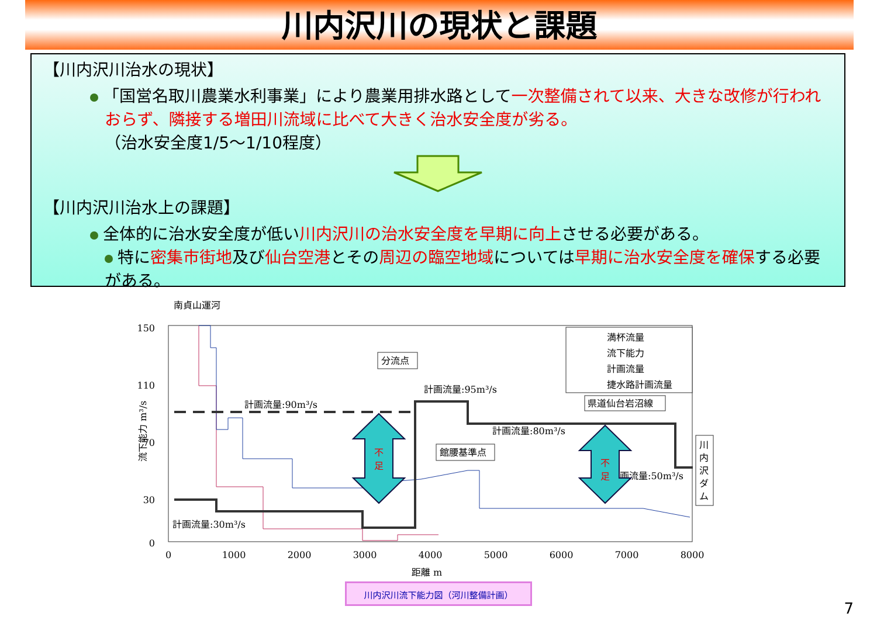川内沢川の現状と課題
【川内沢川治水の現状】
「国営名取川農業水利事業」により農業用排水路として一次整備されて以来、大きな改修が行われおらず、隣接する増田川流域に比べて大きく治水安全度が劣る。
（治水安全度1/5～1/10程度）
【川内沢川治水上の課題】
全体的に治水安全度が低い川内沢川の治水安全度を早期に向上させる必要がある。
特に密集市街地及び仙台空港とその周辺の臨空地域については早期に治水安全度を確保する必要がある。
南貞山運河
流下能力 m³/s
150
110
70
30
0
0
1000
2000
3000
4000
5000
6000
7000
8000
距離 m
計画流量:90m³/s
計画流量:95m³/s
計画流量:80m³/s
計画流量:30m³/s
画流量:50m³/s
分流点
館腰基準点
県道仙台岩沼線
満杯流量
流下能力
計画流量
捷水路計画流量
川
内
沢
ダ
ム
不
足
不
足
川内沢川流下能力図（河川整備計画）
7